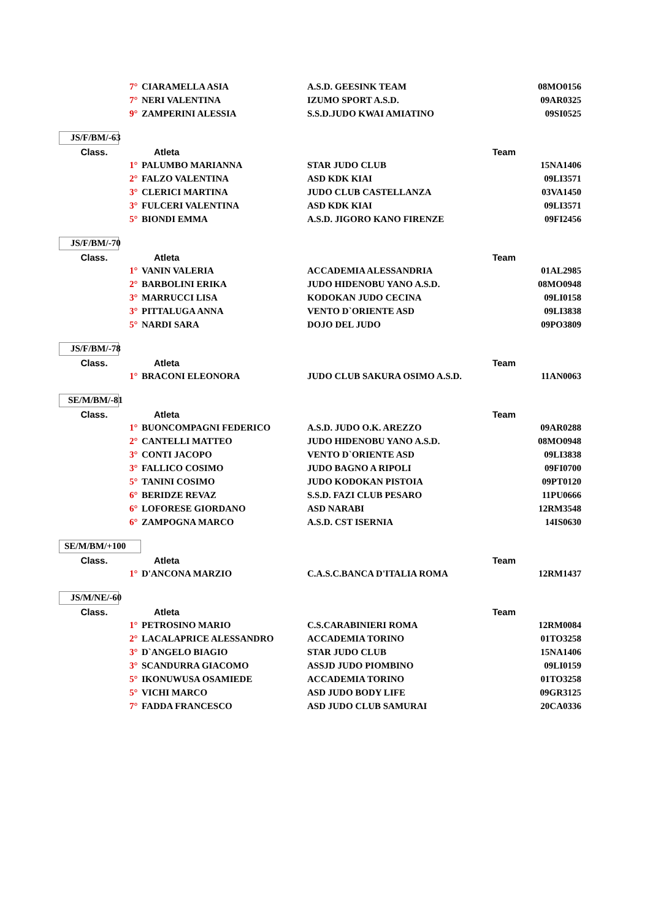| | 7° | CIARAMELLA ASIA | A.S.D. GEESINK TEAM | 08MO0156 |
| | 7° | NERI VALENTINA | IZUMO SPORT A.S.D. | 09AR0325 |
| | 9° | ZAMPERINI ALESSIA | S.S.D.JUDO KWAI AMIATINO | 09SI0525 |
JS/F/BM/-63
| Class. | Atleta | | Team | |
| --- | --- | --- | --- | --- |
| | 1° | PALUMBO MARIANNA | STAR JUDO CLUB | 15NA1406 |
| | 2° | FALZO VALENTINA | ASD KDK KIAI | 09LI3571 |
| | 3° | CLERICI MARTINA | JUDO CLUB CASTELLANZA | 03VA1450 |
| | 3° | FULCERI VALENTINA | ASD KDK KIAI | 09LI3571 |
| | 5° | BIONDI EMMA | A.S.D. JIGORO KANO FIRENZE | 09FI2456 |
JS/F/BM/-70
| Class. | Atleta | | Team | |
| --- | --- | --- | --- | --- |
| | 1° | VANIN VALERIA | ACCADEMIA ALESSANDRIA | 01AL2985 |
| | 2° | BARBOLINI ERIKA | JUDO HIDENOBU YANO A.S.D. | 08MO0948 |
| | 3° | MARRUCCI LISA | KODOKAN JUDO CECINA | 09LI0158 |
| | 3° | PITTALUGA ANNA | VENTO D`ORIENTE ASD | 09LI3838 |
| | 5° | NARDI SARA | DOJO DEL JUDO | 09PO3809 |
JS/F/BM/-78
| Class. | Atleta | | Team | |
| --- | --- | --- | --- | --- |
| | 1° | BRACONI ELEONORA | JUDO CLUB SAKURA OSIMO A.S.D. | 11AN0063 |
SE/M/BM/-81
| Class. | Atleta | | Team | |
| --- | --- | --- | --- | --- |
| | 1° | BUONCOMPAGNI FEDERICO | A.S.D. JUDO O.K. AREZZO | 09AR0288 |
| | 2° | CANTELLI MATTEO | JUDO HIDENOBU YANO A.S.D. | 08MO0948 |
| | 3° | CONTI JACOPO | VENTO D`ORIENTE ASD | 09LI3838 |
| | 3° | FALLICO COSIMO | JUDO BAGNO A RIPOLI | 09FI0700 |
| | 5° | TANINI COSIMO | JUDO KODOKAN PISTOIA | 09PT0120 |
| | 6° | BERIDZE REVAZ | S.S.D. FAZI CLUB PESARO | 11PU0666 |
| | 6° | LOFORESE GIORDANO | ASD NARABI | 12RM3548 |
| | 6° | ZAMPOGNA MARCO | A.S.D. CST ISERNIA | 14IS0630 |
SE/M/BM/+100
| Class. | Atleta | | Team | |
| --- | --- | --- | --- | --- |
| | 1° | D'ANCONA MARZIO | C.A.S.C.BANCA D'ITALIA ROMA | 12RM1437 |
JS/M/NE/-60
| Class. | Atleta | | Team | |
| --- | --- | --- | --- | --- |
| | 1° | PETROSINO MARIO | C.S.CARABINIERI ROMA | 12RM0084 |
| | 2° | LACALAPRICE ALESSANDRO | ACCADEMIA TORINO | 01TO3258 |
| | 3° | D`ANGELO BIAGIO | STAR JUDO CLUB | 15NA1406 |
| | 3° | SCANDURRA GIACOMO | ASSJD JUDO PIOMBINO | 09LI0159 |
| | 5° | IKONUWUSA OSAMIEDE | ACCADEMIA TORINO | 01TO3258 |
| | 5° | VICHI MARCO | ASD JUDO BODY LIFE | 09GR3125 |
| | 7° | FADDA FRANCESCO | ASD JUDO CLUB SAMURAI | 20CA0336 |